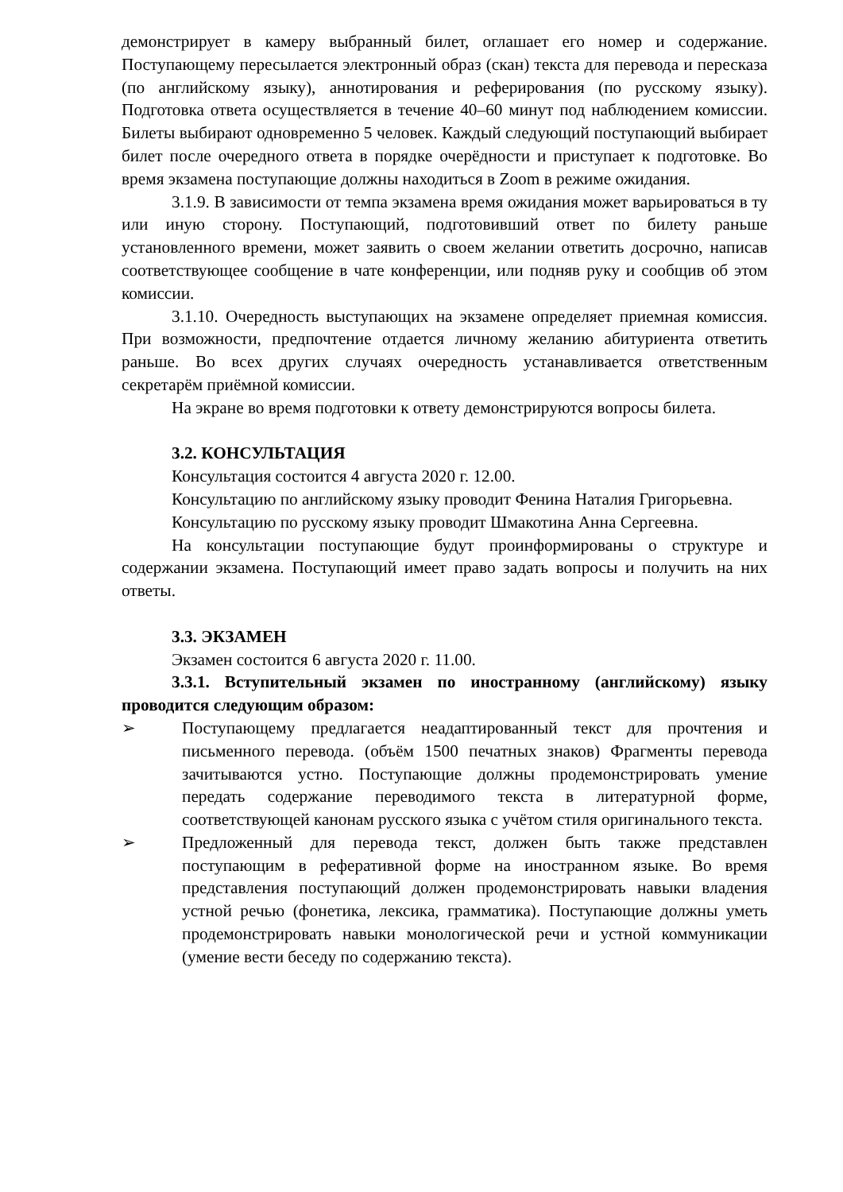демонстрирует в камеру выбранный билет, оглашает его номер и содержание. Поступающему пересылается электронный образ (скан) текста для перевода и пересказа (по английскому языку), аннотирования и реферирования (по русскому языку). Подготовка ответа осуществляется в течение 40–60 минут под наблюдением комиссии. Билеты выбирают одновременно 5 человек. Каждый следующий поступающий выбирает билет после очередного ответа в порядке очерёдности и приступает к подготовке. Во время экзамена поступающие должны находиться в Zoom в режиме ожидания.
3.1.9. В зависимости от темпа экзамена время ожидания может варьироваться в ту или иную сторону. Поступающий, подготовивший ответ по билету раньше установленного времени, может заявить о своем желании ответить досрочно, написав соответствующее сообщение в чате конференции, или подняв руку и сообщив об этом комиссии.
3.1.10. Очередность выступающих на экзамене определяет приемная комиссия. При возможности, предпочтение отдается личному желанию абитуриента ответить раньше. Во всех других случаях очередность устанавливается ответственным секретарём приёмной комиссии.
На экране во время подготовки к ответу демонстрируются вопросы билета.
3.2. КОНСУЛЬТАЦИЯ
Консультация состоится 4 августа 2020 г. 12.00.
Консультацию по английскому языку проводит Фенина Наталия Григорьевна.
Консультацию по русскому языку проводит Шмакотина Анна Сергеевна.
На консультации поступающие будут проинформированы о структуре и содержании экзамена. Поступающий имеет право задать вопросы и получить на них ответы.
3.3. ЭКЗАМЕН
Экзамен состоится 6 августа 2020 г. 11.00.
3.3.1. Вступительный экзамен по иностранному (английскому) языку проводится следующим образом:
➢ Поступающему предлагается неадаптированный текст для прочтения и письменного перевода. (объём 1500 печатных знаков) Фрагменты перевода зачитываются устно. Поступающие должны продемонстрировать умение передать содержание переводимого текста в литературной форме, соответствующей канонам русского языка с учётом стиля оригинального текста.
➢ Предложенный для перевода текст, должен быть также представлен поступающим в реферативной форме на иностранном языке. Во время представления поступающий должен продемонстрировать навыки владения устной речью (фонетика, лексика, грамматика). Поступающие должны уметь продемонстрировать навыки монологической речи и устной коммуникации (умение вести беседу по содержанию текста).